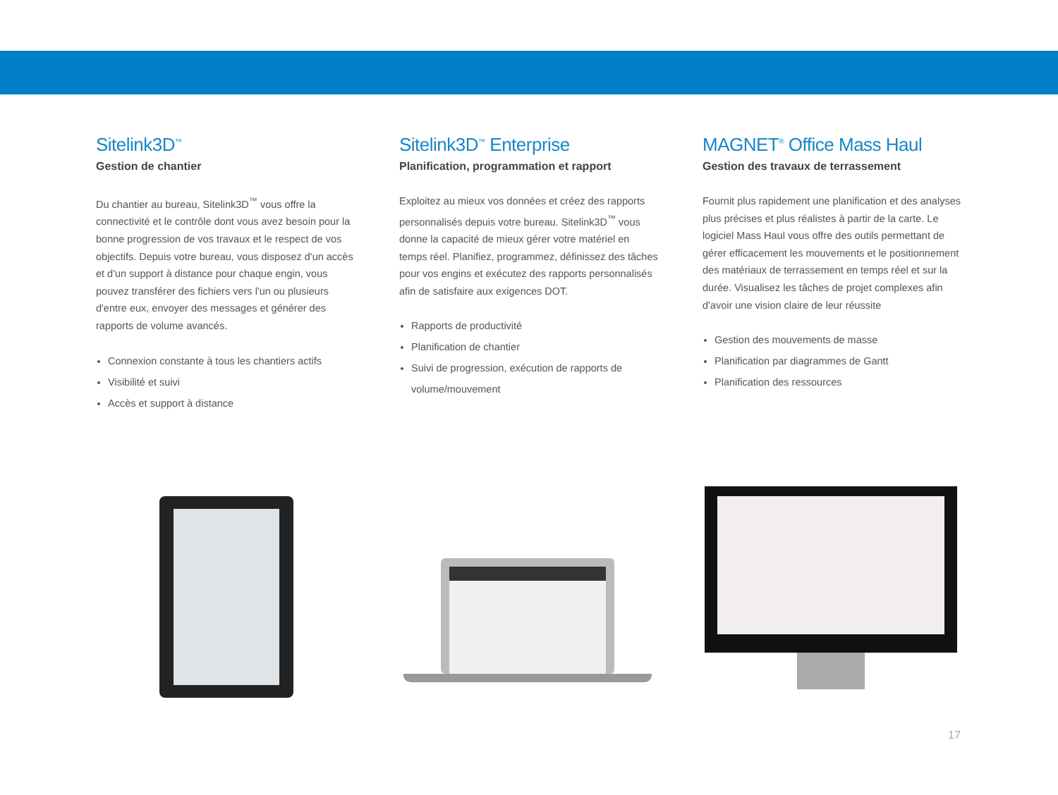Sitelink3D<sup>™</sup>
Gestion de chantier
Du chantier au bureau, Sitelink3D<sup>™</sup> vous offre la connectivité et le contrôle dont vous avez besoin pour la bonne progression de vos travaux et le respect de vos objectifs. Depuis votre bureau, vous disposez d'un accès et d'un support à distance pour chaque engin, vous pouvez transférer des fichiers vers l'un ou plusieurs d'entre eux, envoyer des messages et générer des rapports de volume avancés.
Connexion constante à tous les chantiers actifs
Visibilité et suivi
Accès et support à distance
Sitelink3D<sup>™</sup> Enterprise
Planification, programmation et rapport
Exploitez au mieux vos données et créez des rapports personnalisés depuis votre bureau. Sitelink3D<sup>™</sup> vous donne la capacité de mieux gérer votre matériel en temps réel. Planifiez, programmez, définissez des tâches pour vos engins et exécutez des rapports personnalisés afin de satisfaire aux exigences DOT.
Rapports de productivité
Planification de chantier
Suivi de progression, exécution de rapports de volume/mouvement
MAGNET<sup>®</sup> Office Mass Haul
Gestion des travaux de terrassement
Fournit plus rapidement une planification et des analyses plus précises et plus réalistes à partir de la carte. Le logiciel Mass Haul vous offre des outils permettant de gérer efficacement les mouvements et le positionnement des matériaux de terrassement en temps réel et sur la durée. Visualisez les tâches de projet complexes afin d'avoir une vision claire de leur réussite
Gestion des mouvements de masse
Planification par diagrammes de Gantt
Planification des ressources
17